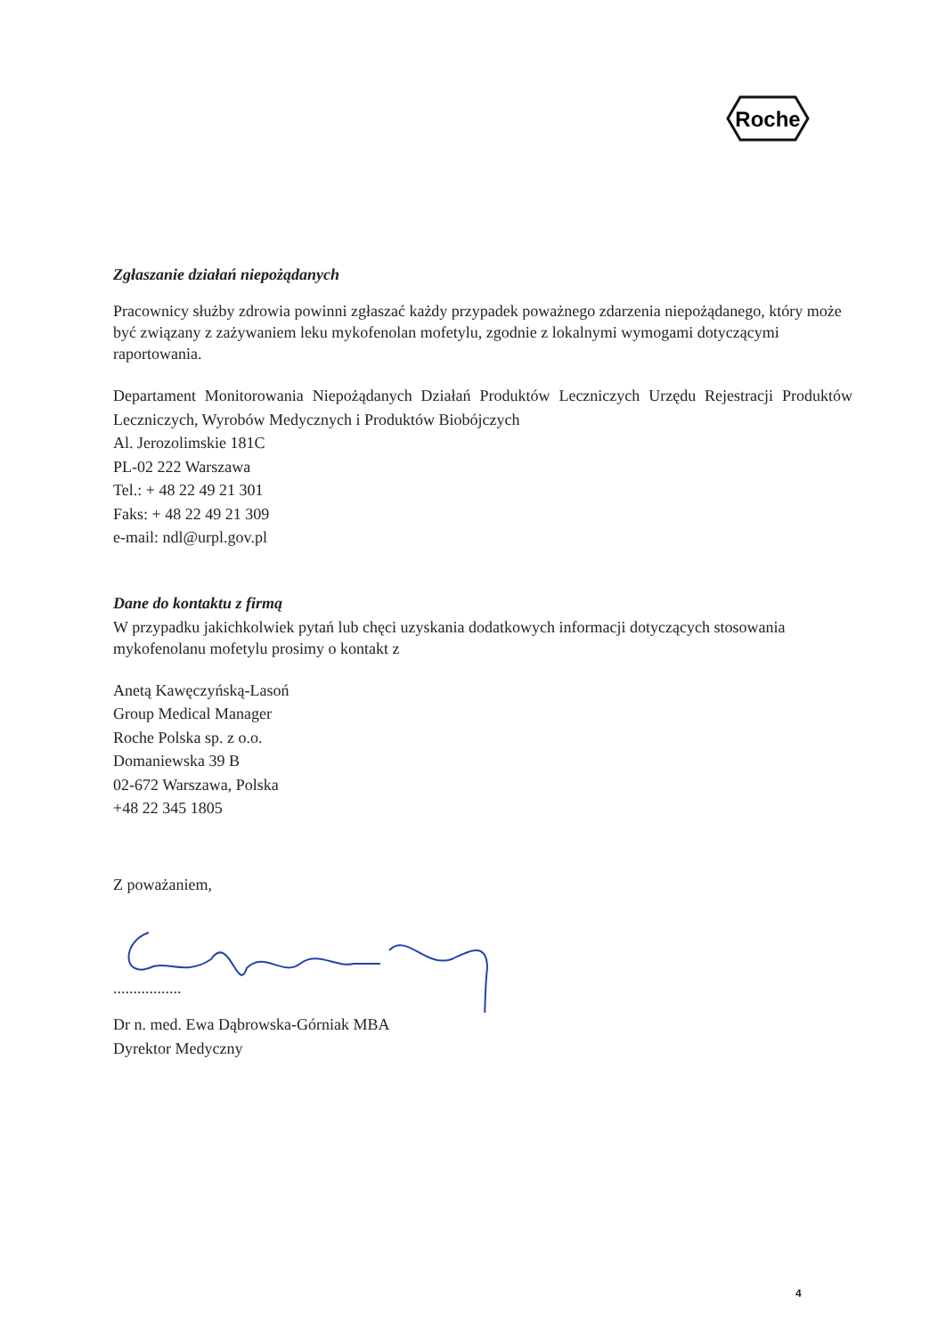Roche
Zgłaszanie działań niepożądanych
Pracownicy służby zdrowia powinni zgłaszać każdy przypadek poważnego zdarzenia niepożądanego, który może być związany z zażywaniem leku mykofenolan mofetylu, zgodnie z lokalnymi wymogami dotyczącymi raportowania.
Departament Monitorowania Niepożądanych Działań Produktów Leczniczych Urzędu Rejestracji Produktów Leczniczych, Wyrobów Medycznych i Produktów Biobójczych
Al. Jerozolimskie 181C
PL-02 222 Warszawa
Tel.: + 48 22 49 21 301
Faks: + 48 22 49 21 309
e-mail: ndl@urpl.gov.pl
Dane do kontaktu z firmą
W przypadku jakichkolwiek pytań lub chęci uzyskania dodatkowych informacji dotyczących stosowania mykofenolanu mofetylu prosimy o kontakt z
Anetą Kawęczyńską-Lasoń
Group Medical Manager
Roche Polska sp. z o.o.
Domaniewska 39 B
02-672 Warszawa, Polska
+48 22 345 1805
Z poważaniem,
.................
Dr n. med. Ewa Dąbrowska-Górniak MBA
Dyrektor Medyczny
4